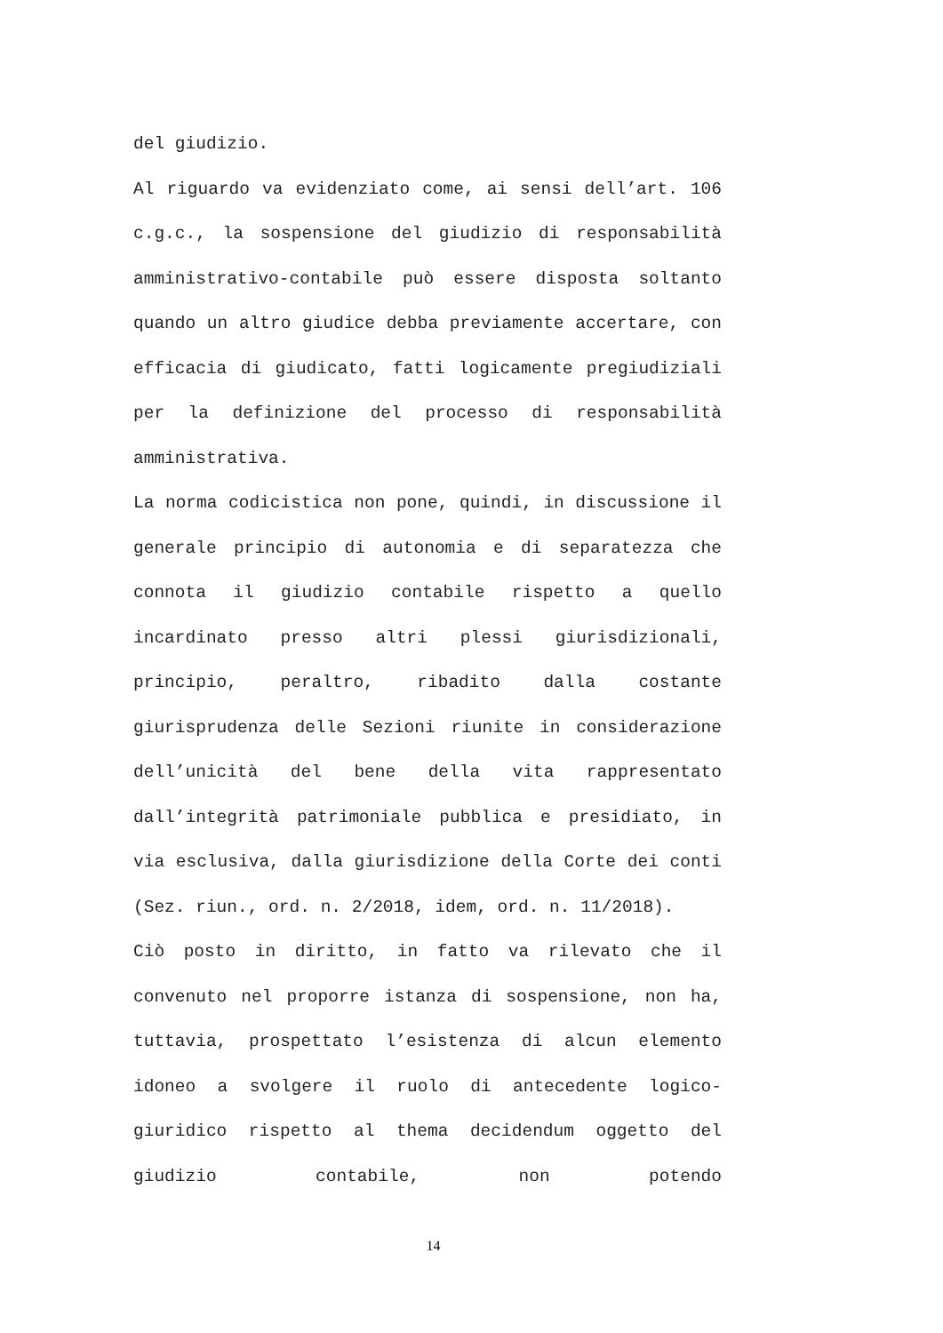del giudizio.
Al riguardo va evidenziato come, ai sensi dell’art. 106 c.g.c., la sospensione del giudizio di responsabilità amministrativo-contabile può essere disposta soltanto quando un altro giudice debba previamente accertare, con efficacia di giudicato, fatti logicamente pregiudiziali per la definizione del processo di responsabilità amministrativa.
La norma codicistica non pone, quindi, in discussione il generale principio di autonomia e di separatezza che connota il giudizio contabile rispetto a quello incardinato presso altri plessi giurisdizionali, principio, peraltro, ribadito dalla costante giurisprudenza delle Sezioni riunite in considerazione dell’unicità del bene della vita rappresentato dall’integrità patrimoniale pubblica e presidiato, in via esclusiva, dalla giurisdizione della Corte dei conti (Sez. riun., ord. n. 2/2018, idem, ord. n. 11/2018).
Ciò posto in diritto, in fatto va rilevato che il convenuto nel proporre istanza di sospensione, non ha, tuttavia, prospettato l’esistenza di alcun elemento idoneo a svolgere il ruolo di antecedente logico-giuridico rispetto al thema decidendum oggetto del giudizio contabile, non potendo
14